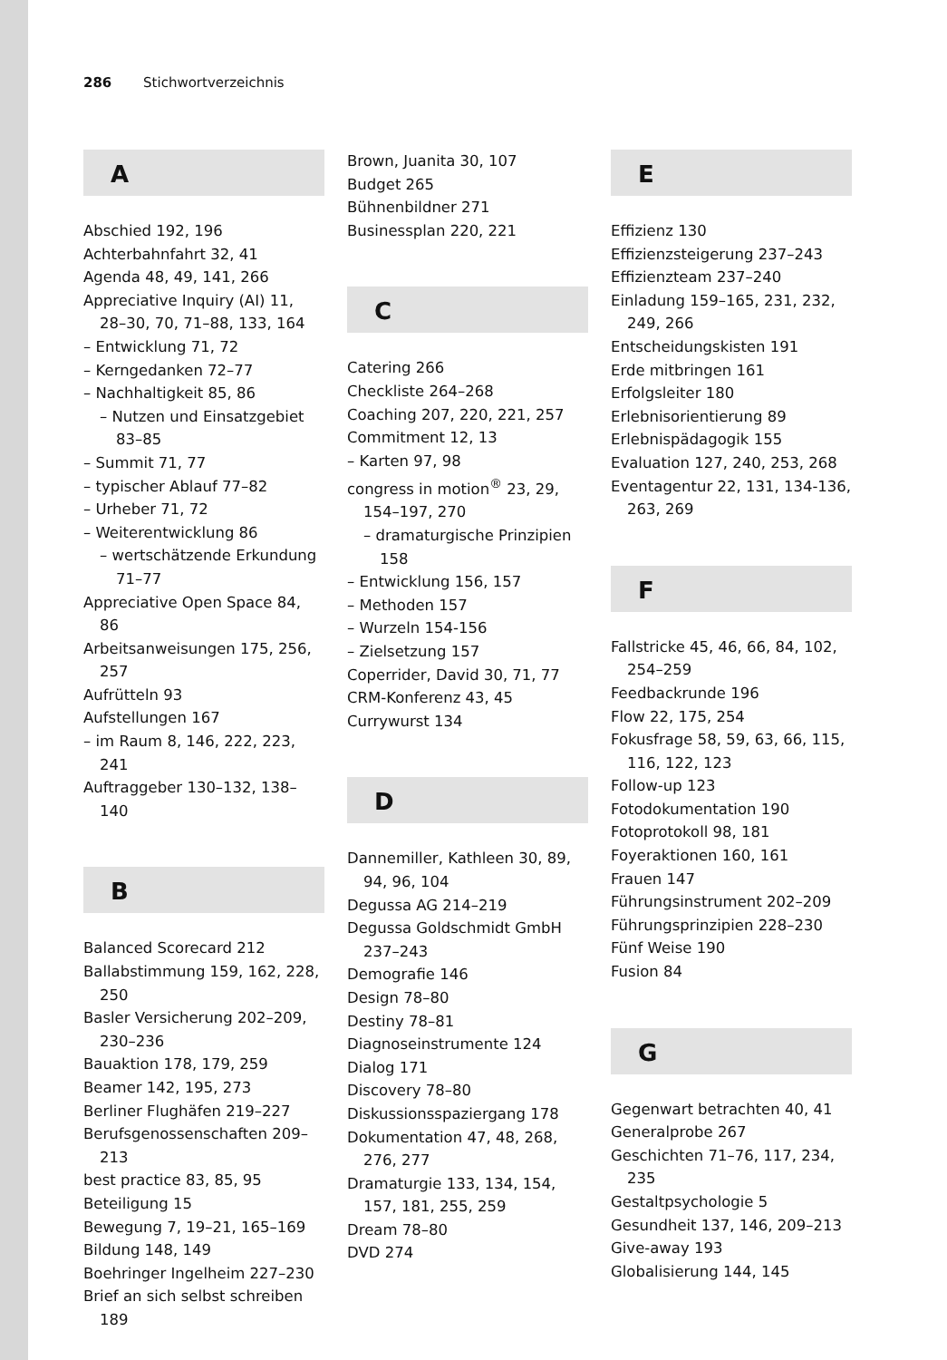286 Stichwortverzeichnis
A
Abschied 192, 196
Achterbahnfahrt 32, 41
Agenda 48, 49, 141, 266
Appreciative Inquiry (AI) 11, 28–30, 70, 71–88, 133, 164
– Entwicklung 71, 72
– Kerngedanken 72–77
– Nachhaltigkeit 85, 86
– Nutzen und Einsatzgebiet 83–85
– Summit 71, 77
– typischer Ablauf 77–82
– Urheber 71, 72
– Weiterentwicklung 86
– wertschätzende Erkundung 71–77
Appreciative Open Space 84, 86
Arbeitsanweisungen 175, 256, 257
Aufrütteln 93
Aufstellungen 167
– im Raum 8, 146, 222, 223, 241
Auftraggeber 130–132, 138–140
B
Balanced Scorecard 212
Ballabstimmung 159, 162, 228, 250
Basler Versicherung 202–209, 230–236
Bauaktion 178, 179, 259
Beamer 142, 195, 273
Berliner Flughäfen 219–227
Berufsgenossenschaften 209–213
best practice 83, 85, 95
Beteiligung 15
Bewegung 7, 19–21, 165–169
Bildung 148, 149
Boehringer Ingelheim 227–230
Brief an sich selbst schreiben 189
Brown, Juanita 30, 107
Budget 265
Bühnenbildner 271
Businessplan 220, 221
C
Catering 266
Checkliste 264–268
Coaching 207, 220, 221, 257
Commitment 12, 13
– Karten 97, 98
congress in motion<sup>®</sup> 23, 29, 154–197, 270
– dramaturgische Prinzipien 158
– Entwicklung 156, 157
– Methoden 157
– Wurzeln 154-156
– Zielsetzung 157
Coperrider, David 30, 71, 77
CRM-Konferenz 43, 45
Currywurst 134
D
Dannemiller, Kathleen 30, 89, 94, 96, 104
Degussa AG 214–219
Degussa Goldschmidt GmbH 237–243
Demografie 146
Design 78–80
Destiny 78–81
Diagnoseinstrumente 124
Dialog 171
Discovery 78–80
Diskussionsspaziergang 178
Dokumentation 47, 48, 268, 276, 277
Dramaturgie 133, 134, 154, 157, 181, 255, 259
Dream 78–80
DVD 274
E
Effizienz 130
Effizienzsteigerung 237–243
Effizienzteam 237–240
Einladung 159–165, 231, 232, 249, 266
Entscheidungskisten 191
Erde mitbringen 161
Erfolgsleiter 180
Erlebnisorientierung 89
Erlebnispädagogik 155
Evaluation 127, 240, 253, 268
Eventagentur 22, 131, 134-136, 263, 269
F
Fallstricke 45, 46, 66, 84, 102, 254–259
Feedbackrunde 196
Flow 22, 175, 254
Fokusfrage 58, 59, 63, 66, 115, 116, 122, 123
Follow-up 123
Fotodokumentation 190
Fotoprotokoll 98, 181
Foyeraktionen 160, 161
Frauen 147
Führungsinstrument 202–209
Führungsprinzipien 228–230
Fünf Weise 190
Fusion 84
G
Gegenwart betrachten 40, 41
Generalprobe 267
Geschichten 71–76, 117, 234, 235
Gestaltpsychologie 5
Gesundheit 137, 146, 209–213
Give-away 193
Globalisierung 144, 145